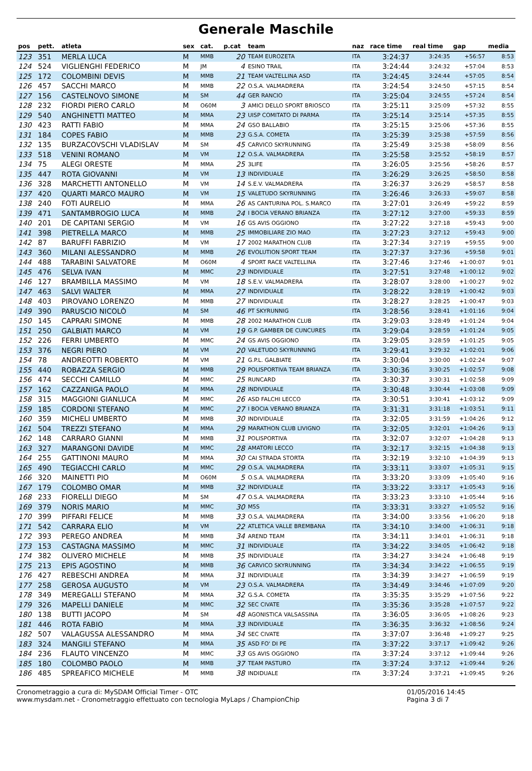Generale Maschile
| pos | pett. | atleta | sex | cat. | p.cat | team | naz | race time | real time | gap | media |
| --- | --- | --- | --- | --- | --- | --- | --- | --- | --- | --- | --- |
| 123 | 351 | MERLA LUCA | M | MMB | 20 | TEAM EUROZETA | ITA | 3:24:37 | 3:24:35 | +56:57 | 8:53 |
| 124 | 524 | VIGLIENGHI FEDERICO | M | JM | 4 | ESINO TRAIL | ITA | 3:24:44 | 3:24:32 | +57:04 | 8:53 |
| 125 | 172 | COLOMBINI DEVIS | M | MMB | 21 | TEAM VALTELLINA ASD | ITA | 3:24:45 | 3:24:44 | +57:05 | 8:54 |
| 126 | 457 | SACCHI MARCO | M | MMB | 22 | O.S.A. VALMADRERA | ITA | 3:24:54 | 3:24:50 | +57:15 | 8:54 |
| 127 | 156 | CASTELNOVO SIMONE | M | SM | 44 | GER RANCIO | ITA | 3:25:04 | 3:24:55 | +57:24 | 8:54 |
| 128 | 232 | FIORDI PIERO CARLO | M | O60M | 3 | AMICI DELLO SPORT BRIOSCO | ITA | 3:25:11 | 3:25:09 | +57:32 | 8:55 |
| 129 | 540 | ANGHINETTI MATTEO | M | MMA | 23 | UISP COMITATO DI PARMA | ITA | 3:25:14 | 3:25:14 | +57:35 | 8:55 |
| 130 | 423 | RATTI FABIO | M | MMA | 24 | GSO BALLABIO | ITA | 3:25:15 | 3:25:06 | +57:36 | 8:55 |
| 131 | 184 | COPES FABIO | M | MMB | 23 | G.S.A. COMETA | ITA | 3:25:39 | 3:25:38 | +57:59 | 8:56 |
| 132 | 135 | BURZACOVSCHI VLADISLAV | M | SM | 45 | CARVICO SKYRUNNING | ITA | 3:25:49 | 3:25:38 | +58:09 | 8:56 |
| 133 | 518 | VENINI ROMANO | M | VM | 12 | O.S.A. VALMADRERA | ITA | 3:25:58 | 3:25:52 | +58:19 | 8:57 |
| 134 | 75 | ALEGI ORESTE | M | MMA | 25 | 3LIFE | ITA | 3:26:05 | 3:25:56 | +58:26 | 8:57 |
| 135 | 447 | ROTA GIOVANNI | M | VM | 13 | INDIVIDUALE | ITA | 3:26:29 | 3:26:25 | +58:50 | 8:58 |
| 136 | 328 | MARCHETTI ANTONELLO | M | VM | 14 | S.E.V. VALMADRERA | ITA | 3:26:37 | 3:26:29 | +58:57 | 8:58 |
| 137 | 420 | QUARTI MARCO MAURO | M | VM | 15 | VALETUDO SKYRUNNING | ITA | 3:26:46 | 3:26:33 | +59:07 | 8:58 |
| 138 | 240 | FOTI AURELIO | M | MMA | 26 | AS CANTURINA POL. S.MARCO | ITA | 3:27:01 | 3:26:49 | +59:22 | 8:59 |
| 139 | 471 | SANTAMBROGIO LUCA | M | MMB | 24 | I BOCIA VERANO BRIANZA | ITA | 3:27:12 | 3:27:00 | +59:33 | 8:59 |
| 140 | 201 | DE CAPITANI SERGIO | M | VM | 16 | GS AVIS OGGIONO | ITA | 3:27:22 | 3:27:18 | +59:43 | 9:00 |
| 141 | 398 | PIETRELLA MARCO | M | MMB | 25 | IMMOBILIARE ZIO MAO | ITA | 3:27:23 | 3:27:12 | +59:43 | 9:00 |
| 142 | 87 | BARUFFI FABRIZIO | M | VM | 17 | 2002 MARATHON CLUB | ITA | 3:27:34 | 3:27:19 | +59:55 | 9:00 |
| 143 | 360 | MILANI ALESSANDRO | M | MMB | 26 | EVOLUTION SPORT TEAM | ITA | 3:27:37 | 3:27:36 | +59:58 | 9:01 |
| 144 | 488 | TARABINI SALVATORE | M | O60M | 4 | SPORT RACE VALTELLINA | ITA | 3:27:46 | 3:27:46 | +1:00:07 | 9:01 |
| 145 | 476 | SELVA IVAN | M | MMC | 23 | INDIVIDUALE | ITA | 3:27:51 | 3:27:48 | +1:00:12 | 9:02 |
| 146 | 127 | BRAMBILLA MASSIMO | M | VM | 18 | S.E.V. VALMADRERA | ITA | 3:28:07 | 3:28:00 | +1:00:27 | 9:02 |
| 147 | 463 | SALVI WALTER | M | MMA | 27 | INDIVIDUALE | ITA | 3:28:22 | 3:28:19 | +1:00:42 | 9:03 |
| 148 | 403 | PIROVANO LORENZO | M | MMB | 27 | INDIVIDUALE | ITA | 3:28:27 | 3:28:25 | +1:00:47 | 9:03 |
| 149 | 390 | PARUSCIO NICOLÒ | M | SM | 46 | PT SKYRUNNIG | ITA | 3:28:56 | 3:28:41 | +1:01:16 | 9:04 |
| 150 | 145 | CAPRARI SIMONE | M | MMB | 28 | 2002 MARATHON CLUB | ITA | 3:29:03 | 3:28:49 | +1:01:24 | 9:04 |
| 151 | 250 | GALBIATI MARCO | M | VM | 19 | G.P. GAMBER DE CUNCURES | ITA | 3:29:04 | 3:28:59 | +1:01:24 | 9:05 |
| 152 | 226 | FERRI UMBERTO | M | MMC | 24 | GS AVIS OGGIONO | ITA | 3:29:05 | 3:28:59 | +1:01:25 | 9:05 |
| 153 | 376 | NEGRI PIERO | M | VM | 20 | VALETUDO SKYRUNNING | ITA | 3:29:41 | 3:29:32 | +1:02:01 | 9:06 |
| 154 | 78 | ANDREOTTI ROBERTO | M | VM | 21 | G.P.L. GALBIATE | ITA | 3:30:04 | 3:30:00 | +1:02:24 | 9:07 |
| 155 | 440 | ROBAZZA SERGIO | M | MMB | 29 | POLISPORTIVA TEAM BRIANZA | ITA | 3:30:36 | 3:30:25 | +1:02:57 | 9:08 |
| 156 | 474 | SECCHI CAMILLO | M | MMC | 25 | RUNCARD | ITA | 3:30:37 | 3:30:31 | +1:02:58 | 9:09 |
| 157 | 162 | CAZZANIGA PAOLO | M | MMA | 28 | INDIVIDUALE | ITA | 3:30:48 | 3:30:44 | +1:03:08 | 9:09 |
| 158 | 315 | MAGGIONI GIANLUCA | M | MMC | 26 | ASD FALCHI LECCO | ITA | 3:30:51 | 3:30:41 | +1:03:12 | 9:09 |
| 159 | 185 | CORDONI STEFANO | M | MMC | 27 | I BOCIA VERANO BRIANZA | ITA | 3:31:31 | 3:31:18 | +1:03:51 | 9:11 |
| 160 | 359 | MICHELI UMBERTO | M | MMB | 30 | INDIVIDUALE | ITA | 3:32:05 | 3:31:59 | +1:04:26 | 9:12 |
| 161 | 504 | TREZZI STEFANO | M | MMA | 29 | MARATHON CLUB LIVIGNO | ITA | 3:32:05 | 3:32:01 | +1:04:26 | 9:13 |
| 162 | 148 | CARRARO GIANNI | M | MMB | 31 | POLISPORTIVA | ITA | 3:32:07 | 3:32:07 | +1:04:28 | 9:13 |
| 163 | 327 | MARANGONI DAVIDE | M | MMC | 28 | AMATORI LECCO | ITA | 3:32:17 | 3:32:15 | +1:04:38 | 9:13 |
| 164 | 255 | GATTINONI MAURO | M | MMA | 30 | CAI STRADA STORTA | ITA | 3:32:19 | 3:32:10 | +1:04:39 | 9:13 |
| 165 | 490 | TEGIACCHI CARLO | M | MMC | 29 | O.S.A. VALMADRERA | ITA | 3:33:11 | 3:33:07 | +1:05:31 | 9:15 |
| 166 | 320 | MAINETTI PIO | M | O60M | 5 | O.S.A. VALMADRERA | ITA | 3:33:20 | 3:33:09 | +1:05:40 | 9:16 |
| 167 | 179 | COLOMBO OMAR | M | MMB | 32 | INDIVIDUALE | ITA | 3:33:22 | 3:33:17 | +1:05:43 | 9:16 |
| 168 | 233 | FIORELLI DIEGO | M | SM | 47 | O.S.A. VALMADRERA | ITA | 3:33:23 | 3:33:10 | +1:05:44 | 9:16 |
| 169 | 379 | NORIS MARIO | M | MMC | 30 | M5S | ITA | 3:33:31 | 3:33:27 | +1:05:52 | 9:16 |
| 170 | 399 | PIFFARI FELICE | M | MMB | 33 | O.S.A. VALMADRERA | ITA | 3:34:00 | 3:33:56 | +1:06:20 | 9:18 |
| 171 | 542 | CARRARA ELIO | M | VM | 22 | ATLETICA VALLE BREMBANA | ITA | 3:34:10 | 3:34:00 | +1:06:31 | 9:18 |
| 172 | 393 | PEREGO ANDREA | M | MMB | 34 | AREND TEAM | ITA | 3:34:11 | 3:34:01 | +1:06:31 | 9:18 |
| 173 | 153 | CASTAGNA MASSIMO | M | MMC | 31 | INDIVIDUALE | ITA | 3:34:22 | 3:34:05 | +1:06:42 | 9:18 |
| 174 | 382 | OLIVERO MICHELE | M | MMB | 35 | INDIVIDUALE | ITA | 3:34:27 | 3:34:24 | +1:06:48 | 9:19 |
| 175 | 213 | EPIS AGOSTINO | M | MMB | 36 | CARVICO SKYRUNNING | ITA | 3:34:34 | 3:34:22 | +1:06:55 | 9:19 |
| 176 | 427 | REBESCHI ANDREA | M | MMA | 31 | INDIVIDUALE | ITA | 3:34:39 | 3:34:27 | +1:06:59 | 9:19 |
| 177 | 258 | GEROSA AUGUSTO | M | VM | 23 | O.S.A. VALMADRERA | ITA | 3:34:49 | 3:34:46 | +1:07:09 | 9:20 |
| 178 | 349 | MEREGALLI STEFANO | M | MMA | 32 | G.S.A. COMETA | ITA | 3:35:35 | 3:35:29 | +1:07:56 | 9:22 |
| 179 | 326 | MAPELLI DANIELE | M | MMC | 32 | SEC CIVATE | ITA | 3:35:36 | 3:35:28 | +1:07:57 | 9:22 |
| 180 | 138 | BUTTI JACOPO | M | SM | 48 | AGONISTICA VALSASSINA | ITA | 3:36:05 | 3:36:05 | +1:08:26 | 9:23 |
| 181 | 446 | ROTA FABIO | M | MMA | 33 | INDIVIDUALE | ITA | 3:36:35 | 3:36:32 | +1:08:56 | 9:24 |
| 182 | 507 | VALAGUSSA ALESSANDRO | M | MMA | 34 | SEC CIVATE | ITA | 3:37:07 | 3:36:48 | +1:09:27 | 9:25 |
| 183 | 324 | MANGILI STEFANO | M | MMA | 35 | ASD FO' DI PE | ITA | 3:37:22 | 3:37:17 | +1:09:42 | 9:26 |
| 184 | 236 | FLAUTO VINCENZO | M | MMC | 33 | GS AVIS OGGIONO | ITA | 3:37:24 | 3:37:12 | +1:09:44 | 9:26 |
| 185 | 180 | COLOMBO PAOLO | M | MMB | 37 | TEAM PASTURO | ITA | 3:37:24 | 3:37:12 | +1:09:44 | 9:26 |
| 186 | 485 | SPREAFICO MICHELE | M | MMB | 38 | INDIDUALE | ITA | 3:37:24 | 3:37:21 | +1:09:45 | 9:26 |
Cronometraggio a cura di: MySDAM Official Timer - OTC
www.mysdam.net - Cronometraggio effettuato con tecnologia MyLaps / ChampionChip
01/05/2016 14:45
Pagina 3 di 7